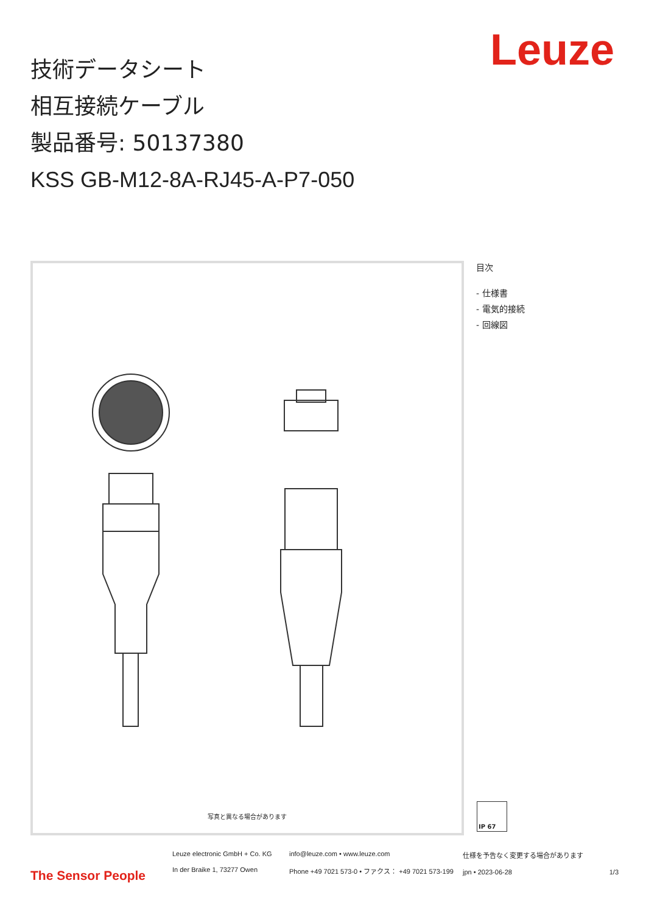Leuze
技術データシート
相互接続ケーブル
製品番号: 50137380
KSS GB-M12-8A-RJ45-A-P7-050
写真と異なる場合があります
目次
- 仕様書
- 電気的接続
- 回線図
IP 67
The Sensor People
Leuze electronic GmbH + Co. KG
In der Braike 1, 73277 Owen
info@leuze.com • www.leuze.com
Phone +49 7021 573-0 • ファクス： +49 7021 573-199
仕様を予告なく変更する場合があります
jpn • 2023-06-28 1/3